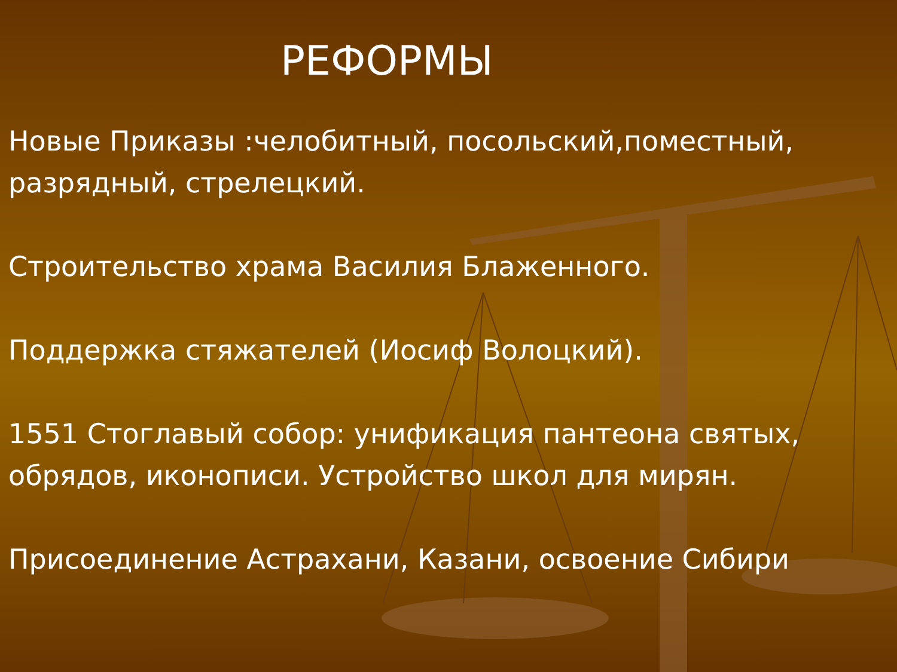РЕФОРМЫ
Новые Приказы :челобитный, посольский,поместный, разрядный, стрелецкий.
Строительство храма Василия Блаженного.
Поддержка стяжателей (Иосиф Волоцкий).
1551 Стоглавый собор: унификация пантеона святых, обрядов, иконописи. Устройство школ для мирян.
Присоединение Астрахани, Казани, освоение Сибири